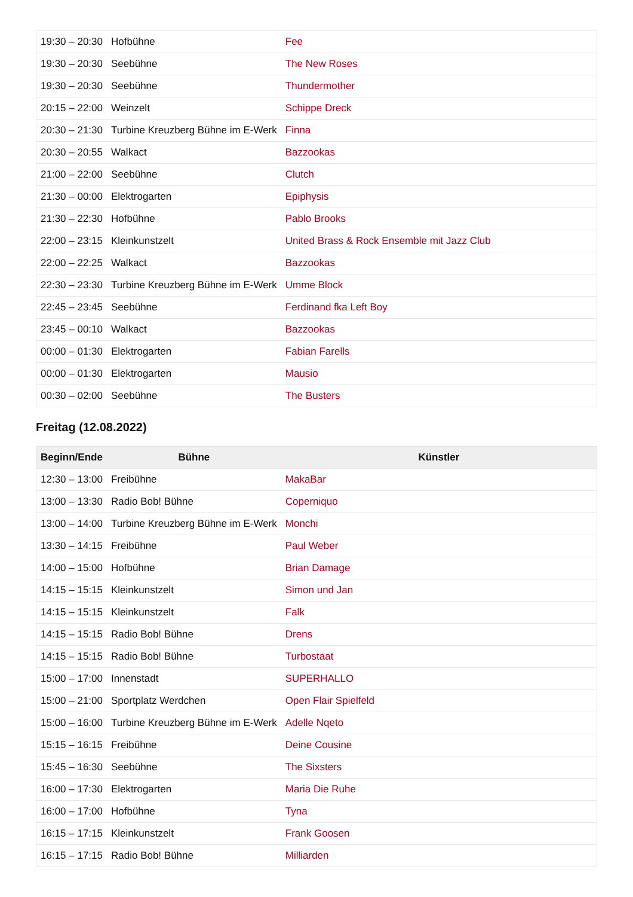| 19:30 – 20:30 | Hofbühne | Fee |
| 19:30 – 20:30 | Seebühne | The New Roses |
| 19:30 – 20:30 | Seebühne | Thundermother |
| 20:15 – 22:00 | Weinzelt | Schippe Dreck |
| 20:30 – 21:30 | Turbine Kreuzberg Bühne im E-Werk | Finna |
| 20:30 – 20:55 | Walkact | Bazzookas |
| 21:00 – 22:00 | Seebühne | Clutch |
| 21:30 – 00:00 | Elektrogarten | Epiphysis |
| 21:30 – 22:30 | Hofbühne | Pablo Brooks |
| 22:00 – 23:15 | Kleinkunstzelt | United Brass & Rock Ensemble mit Jazz Club |
| 22:00 – 22:25 | Walkact | Bazzookas |
| 22:30 – 23:30 | Turbine Kreuzberg Bühne im E-Werk | Umme Block |
| 22:45 – 23:45 | Seebühne | Ferdinand fka Left Boy |
| 23:45 – 00:10 | Walkact | Bazzookas |
| 00:00 – 01:30 | Elektrogarten | Fabian Farells |
| 00:00 – 01:30 | Elektrogarten | Mausio |
| 00:30 – 02:00 | Seebühne | The Busters |
Freitag (12.08.2022)
| Beginn/Ende | Bühne | Künstler |
| --- | --- | --- |
| 12:30 – 13:00 | Freibühne | MakaBar |
| 13:00 – 13:30 | Radio Bob! Bühne | Coperniquo |
| 13:00 – 14:00 | Turbine Kreuzberg Bühne im E-Werk | Monchi |
| 13:30 – 14:15 | Freibühne | Paul Weber |
| 14:00 – 15:00 | Hofbühne | Brian Damage |
| 14:15 – 15:15 | Kleinkunstzelt | Simon und Jan |
| 14:15 – 15:15 | Kleinkunstzelt | Falk |
| 14:15 – 15:15 | Radio Bob! Bühne | Drens |
| 14:15 – 15:15 | Radio Bob! Bühne | Turbostaat |
| 15:00 – 17:00 | Innenstadt | SUPERHALLO |
| 15:00 – 21:00 | Sportplatz Werdchen | Open Flair Spielfeld |
| 15:00 – 16:00 | Turbine Kreuzberg Bühne im E-Werk | Adelle Nqeto |
| 15:15 – 16:15 | Freibühne | Deine Cousine |
| 15:45 – 16:30 | Seebühne | The Sixsters |
| 16:00 – 17:30 | Elektrogarten | Maria Die Ruhe |
| 16:00 – 17:00 | Hofbühne | Tyna |
| 16:15 – 17:15 | Kleinkunstzelt | Frank Goosen |
| 16:15 – 17:15 | Radio Bob! Bühne | Milliarden |